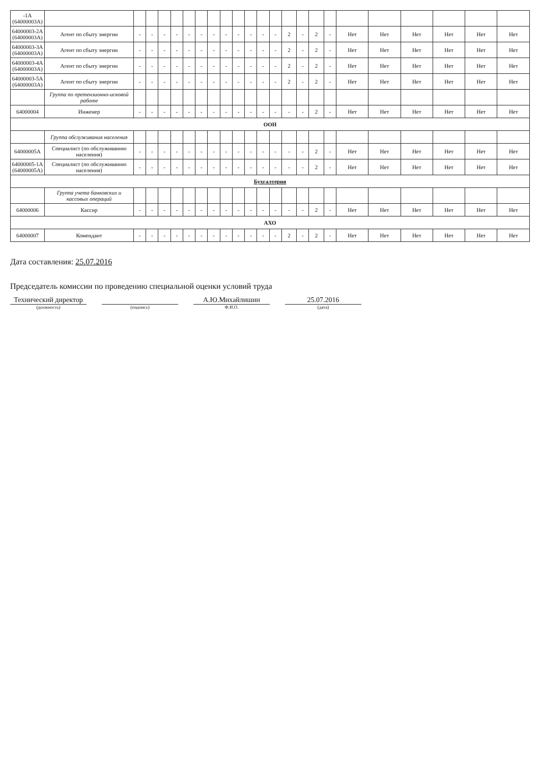| -1А (64000003А) | | | | | | | | | | | | | | | | | | | | | | | |
| 64000003-2А (64000003А) | Агент по сбыту энергии | - | - | - | - | - | - | - | - | - | - | - | - | 2 | - | 2 | - | Нет | Нет | Нет | Нет | Нет | Нет |
| 64000003-3А (64000003А) | Агент по сбыту энергии | - | - | - | - | - | - | - | - | - | - | - | - | 2 | - | 2 | - | Нет | Нет | Нет | Нет | Нет | Нет |
| 64000003-4А (64000003А) | Агент по сбыту энергии | - | - | - | - | - | - | - | - | - | - | - | - | 2 | - | 2 | - | Нет | Нет | Нет | Нет | Нет | Нет |
| 64000003-5А (64000003А) | Агент по сбыту энергии | - | - | - | - | - | - | - | - | - | - | - | - | 2 | - | 2 | - | Нет | Нет | Нет | Нет | Нет | Нет |
| | Группа по претензионно-исковой работе | | | | | | | | | | | | | | | | | | | | | | |
| 64000004 | Инженер | - | - | - | - | - | - | - | - | - | - | - | - | - | - | 2 | - | Нет | Нет | Нет | Нет | Нет | Нет |
| ООН | | | | | | | | | | | | | | | | | | | | | | | |
| | Группа обслуживания населения | | | | | | | | | | | | | | | | | | | | | | |
| 64000005А | Специалист (по обслуживанию населения) | - | - | - | - | - | - | - | - | - | - | - | - | - | - | 2 | - | Нет | Нет | Нет | Нет | Нет | Нет |
| 64000005-1А (64000005А) | Специалист (по обслуживанию населения) | - | - | - | - | - | - | - | - | - | - | - | - | - | - | 2 | - | Нет | Нет | Нет | Нет | Нет | Нет |
| Бухгалтерия | | | | | | | | | | | | | | | | | | | | | | | |
| | Группа учета банковских и кассовых операций | | | | | | | | | | | | | | | | | | | | | | |
| 64000006 | Кассир | - | - | - | - | - | - | - | - | - | - | - | - | - | - | 2 | - | Нет | Нет | Нет | Нет | Нет | Нет |
| АХО | | | | | | | | | | | | | | | | | | | | | | | |
| 64000007 | Комендант | - | - | - | - | - | - | - | - | - | - | - | - | 2 | - | 2 | - | Нет | Нет | Нет | Нет | Нет | Нет |
Дата составления: 25.07.2016
Председатель комиссии по проведению специальной оценки условий труда
Технический директор
А.Ю.Михайлишин
25.07.2016
(должность) (подпись) Ф.И.О. (дата)